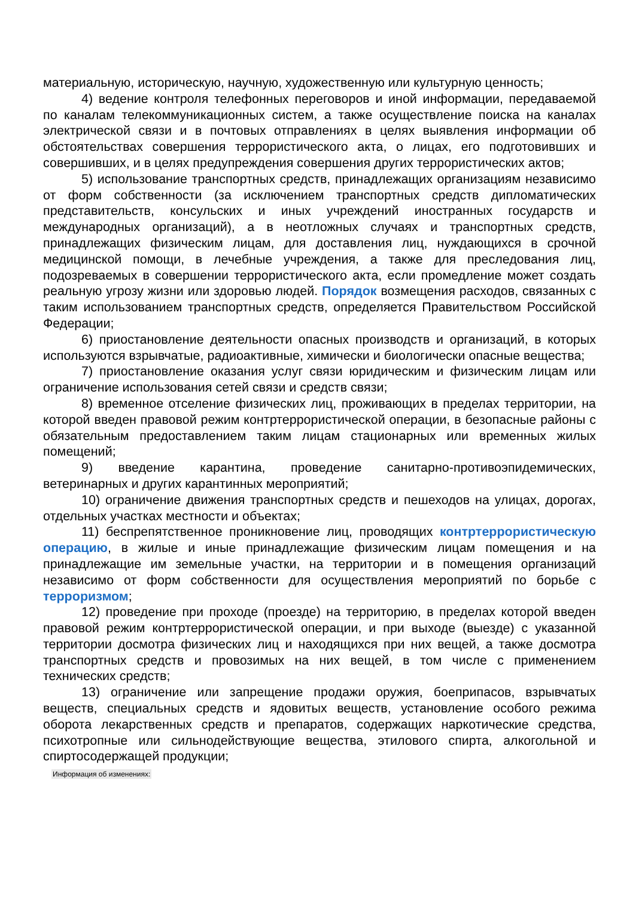материальную, историческую, научную, художественную или культурную ценность;
4) ведение контроля телефонных переговоров и иной информации, передаваемой по каналам телекоммуникационных систем, а также осуществление поиска на каналах электрической связи и в почтовых отправлениях в целях выявления информации об обстоятельствах совершения террористического акта, о лицах, его подготовивших и совершивших, и в целях предупреждения совершения других террористических актов;
5) использование транспортных средств, принадлежащих организациям независимо от форм собственности (за исключением транспортных средств дипломатических представительств, консульских и иных учреждений иностранных государств и международных организаций), а в неотложных случаях и транспортных средств, принадлежащих физическим лицам, для доставления лиц, нуждающихся в срочной медицинской помощи, в лечебные учреждения, а также для преследования лиц, подозреваемых в совершении террористического акта, если промедление может создать реальную угрозу жизни или здоровью людей. Порядок возмещения расходов, связанных с таким использованием транспортных средств, определяется Правительством Российской Федерации;
6) приостановление деятельности опасных производств и организаций, в которых используются взрывчатые, радиоактивные, химически и биологически опасные вещества;
7) приостановление оказания услуг связи юридическим и физическим лицам или ограничение использования сетей связи и средств связи;
8) временное отселение физических лиц, проживающих в пределах территории, на которой введен правовой режим контртеррористической операции, в безопасные районы с обязательным предоставлением таким лицам стационарных или временных жилых помещений;
9) введение карантина, проведение санитарно-противоэпидемических, ветеринарных и других карантинных мероприятий;
10) ограничение движения транспортных средств и пешеходов на улицах, дорогах, отдельных участках местности и объектах;
11) беспрепятственное проникновение лиц, проводящих контртеррористическую операцию, в жилые и иные принадлежащие физическим лицам помещения и на принадлежащие им земельные участки, на территории и в помещения организаций независимо от форм собственности для осуществления мероприятий по борьбе с терроризмом;
12) проведение при проходе (проезде) на территорию, в пределах которой введен правовой режим контртеррористической операции, и при выходе (выезде) с указанной территории досмотра физических лиц и находящихся при них вещей, а также досмотра транспортных средств и провозимых на них вещей, в том числе с применением технических средств;
13) ограничение или запрещение продажи оружия, боеприпасов, взрывчатых веществ, специальных средств и ядовитых веществ, установление особого режима оборота лекарственных средств и препаратов, содержащих наркотические средства, психотропные или сильнодействующие вещества, этилового спирта, алкогольной и спиртосодержащей продукции;
Информация об изменениях: